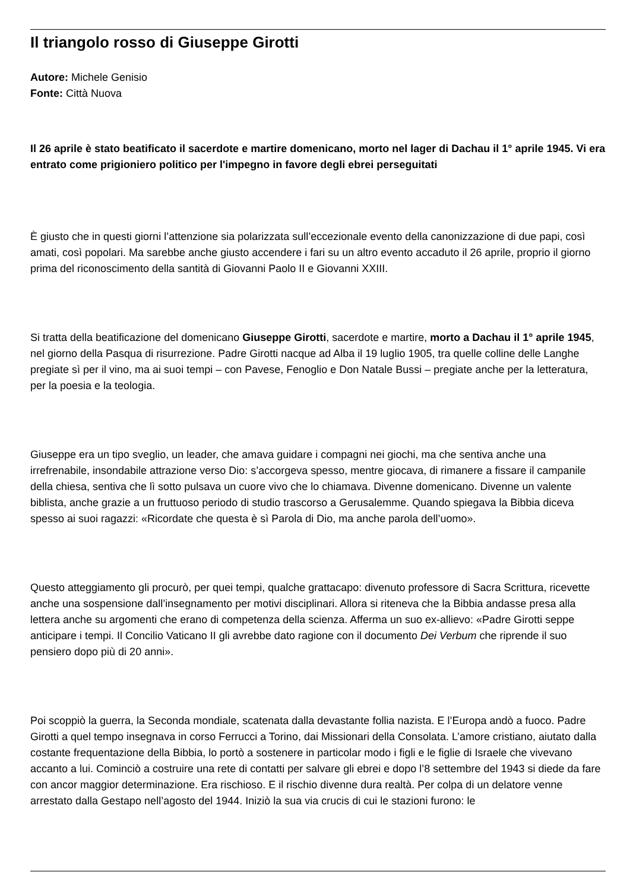Il triangolo rosso di Giuseppe Girotti
Autore: Michele Genisio
Fonte: Città Nuova
Il 26 aprile è stato beatificato il sacerdote e martire domenicano, morto nel lager di Dachau il 1° aprile 1945. Vi era entrato come prigioniero politico per l'impegno in favore degli ebrei perseguitati
È giusto che in questi giorni l’attenzione sia polarizzata sull’eccezionale evento della canonizzazione di due papi, così amati, così popolari. Ma sarebbe anche giusto accendere i fari su un altro evento accaduto il 26 aprile, proprio il giorno prima del riconoscimento della santità di Giovanni Paolo II e Giovanni XXIII.
Si tratta della beatificazione del domenicano Giuseppe Girotti, sacerdote e martire, morto a Dachau il 1° aprile 1945, nel giorno della Pasqua di risurrezione. Padre Girotti nacque ad Alba il 19 luglio 1905, tra quelle colline delle Langhe pregiate sì per il vino, ma ai suoi tempi – con Pavese, Fenoglio e Don Natale Bussi – pregiate anche per la letteratura, per la poesia e la teologia.
Giuseppe era un tipo sveglio, un leader, che amava guidare i compagni nei giochi, ma che sentiva anche una irrefrenabile, insondabile attrazione verso Dio: s’accorgeva spesso, mentre giocava, di rimanere a fissare il campanile della chiesa, sentiva che lì sotto pulsava un cuore vivo che lo chiamava. Divenne domenicano. Divenne un valente biblista, anche grazie a un fruttuoso periodo di studio trascorso a Gerusalemme. Quando spiegava la Bibbia diceva spesso ai suoi ragazzi: «Ricordate che questa è sì Parola di Dio, ma anche parola dell’uomo».
Questo atteggiamento gli procurò, per quei tempi, qualche grattacapo: divenuto professore di Sacra Scrittura, ricevette anche una sospensione dall’insegnamento per motivi disciplinari. Allora si riteneva che la Bibbia andasse presa alla lettera anche su argomenti che erano di competenza della scienza. Afferma un suo ex-allievo: «Padre Girotti seppe anticipare i tempi. Il Concilio Vaticano II gli avrebbe dato ragione con il documento Dei Verbum che riprende il suo pensiero dopo più di 20 anni».
Poi scoppiò la guerra, la Seconda mondiale, scatenata dalla devastante follia nazista. E l’Europa andò a fuoco. Padre Girotti a quel tempo insegnava in corso Ferrucci a Torino, dai Missionari della Consolata. L’amore cristiano, aiutato dalla costante frequentazione della Bibbia, lo portò a sostenere in particolar modo i figli e le figlie di Israele che vivevano accanto a lui. Cominciò a costruire una rete di contatti per salvare gli ebrei e dopo l’8 settembre del 1943 si diede da fare con ancor maggior determinazione. Era rischioso. E il rischio divenne dura realtà. Per colpa di un delatore venne arrestato dalla Gestapo nell’agosto del 1944. Iniziò la sua via crucis di cui le stazioni furono: le